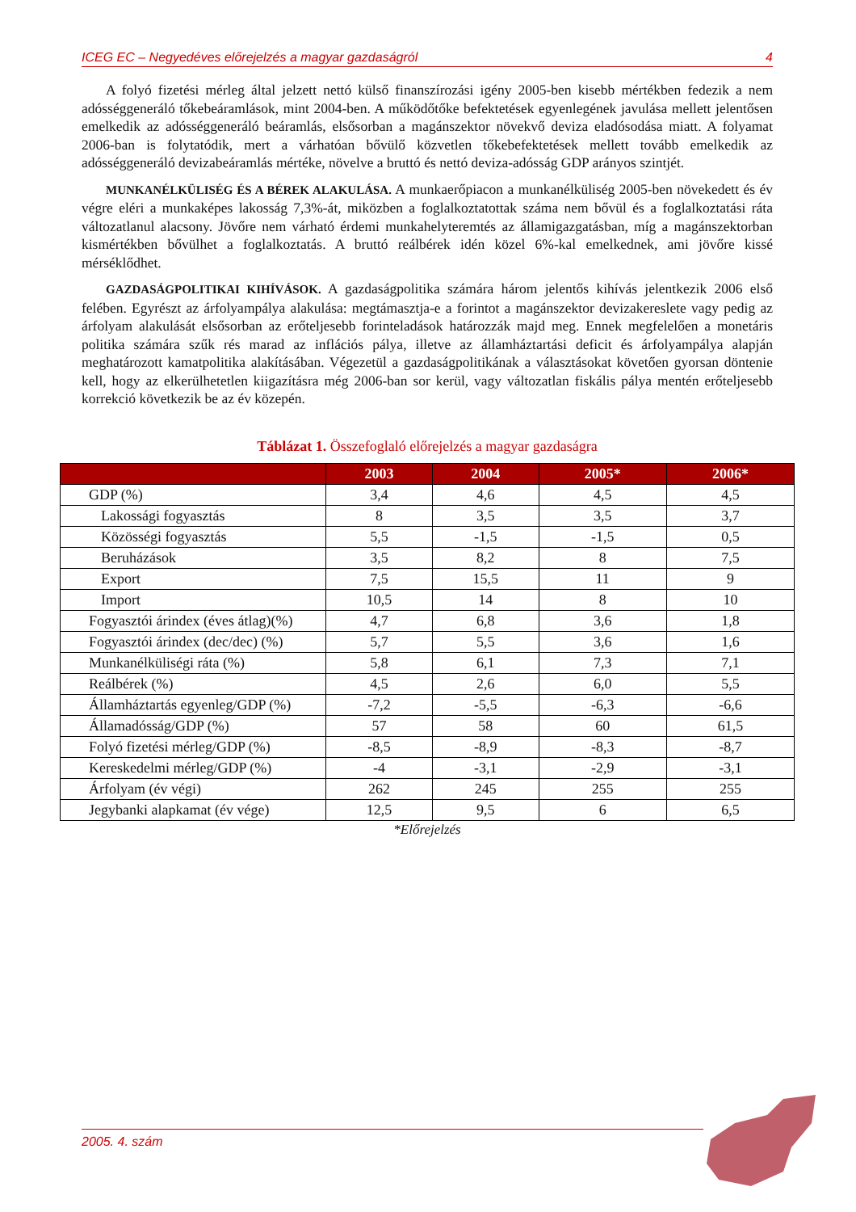ICEG EC – Negyedéves előrejelzés a magyar gazdaságról 4
A folyó fizetési mérleg által jelzett nettó külső finanszírozási igény 2005-ben kisebb mértékben fedezik a nem adósséggeneráló tőkebeáramlások, mint 2004-ben. A működőtőke befektetések egyenlegének javulása mellett jelentősen emelkedik az adósséggeneráló beáramlás, elsősorban a magánszektor növekvő deviza eladósodása miatt. A folyamat 2006-ban is folytatódik, mert a várhatóan bővülő közvetlen tőkebefektetések mellett tovább emelkedik az adósséggeneráló devizabeáramlás mértéke, növelve a bruttó és nettó deviza-adósság GDP arányos szintjét.
MUNKANÉLKÜLISÉG ÉS A BÉREK ALAKULÁSA. A munkaerőpiacon a munkanélküliség 2005-ben növekedett és év végre eléri a munkaképes lakosság 7,3%-át, miközben a foglalkoztatottak száma nem bővül és a foglalkoztatási ráta változatlanul alacsony. Jövőre nem várható érdemi munkahelyteremtés az államigazgatásban, míg a magánszektorban kismértékben bővülhet a foglalkoztatás. A bruttó reálbérek idén közel 6%-kal emelkednek, ami jövőre kissé mérséklődhet.
GAZDASÁGPOLITIKAI KIHÍVÁSOK. A gazdaságpolitika számára három jelentős kihívás jelentkezik 2006 első felében. Egyrészt az árfolyampálya alakulása: megtámasztja-e a forintot a magánszektor devizakereslete vagy pedig az árfolyam alakulását elsősorban az erőteljesebb forinteladások határozzák majd meg. Ennek megfelelően a monetáris politika számára szűk rés marad az inflációs pálya, illetve az államháztartási deficit és árfolyampálya alapján meghatározott kamatpolitika alakításában. Végezetül a gazdaságpolitikának a választásokat követően gyorsan döntenie kell, hogy az elkerülhetetlen kiigazításra még 2006-ban sor kerül, vagy változatlan fiskális pálya mentén erőteljesebb korrekció következik be az év közepén.
Táblázat 1. Összefoglaló előrejelzés a magyar gazdaságra
| | 2003 | 2004 | 2005* | 2006* |
| --- | --- | --- | --- | --- |
| GDP (%) | 3,4 | 4,6 | 4,5 | 4,5 |
| Lakossági fogyasztás | 8 | 3,5 | 3,5 | 3,7 |
| Közösségi fogyasztás | 5,5 | -1,5 | -1,5 | 0,5 |
| Beruházások | 3,5 | 8,2 | 8 | 7,5 |
| Export | 7,5 | 15,5 | 11 | 9 |
| Import | 10,5 | 14 | 8 | 10 |
| Fogyasztói árindex (éves átlag)(%) | 4,7 | 6,8 | 3,6 | 1,8 |
| Fogyasztói árindex (dec/dec) (%) | 5,7 | 5,5 | 3,6 | 1,6 |
| Munkanélküliségi ráta (%) | 5,8 | 6,1 | 7,3 | 7,1 |
| Reálbérek (%) | 4,5 | 2,6 | 6,0 | 5,5 |
| Államháztartás egyenleg/GDP (%) | -7,2 | -5,5 | -6,3 | -6,6 |
| Államadósság/GDP (%) | 57 | 58 | 60 | 61,5 |
| Folyó fizetési mérleg/GDP (%) | -8,5 | -8,9 | -8,3 | -8,7 |
| Kereskedelmi mérleg/GDP (%) | -4 | -3,1 | -2,9 | -3,1 |
| Árfolyam (év végi) | 262 | 245 | 255 | 255 |
| Jegybanki alapkamat (év vége) | 12,5 | 9,5 | 6 | 6,5 |
*Előrejelzés
2005. 4. szám